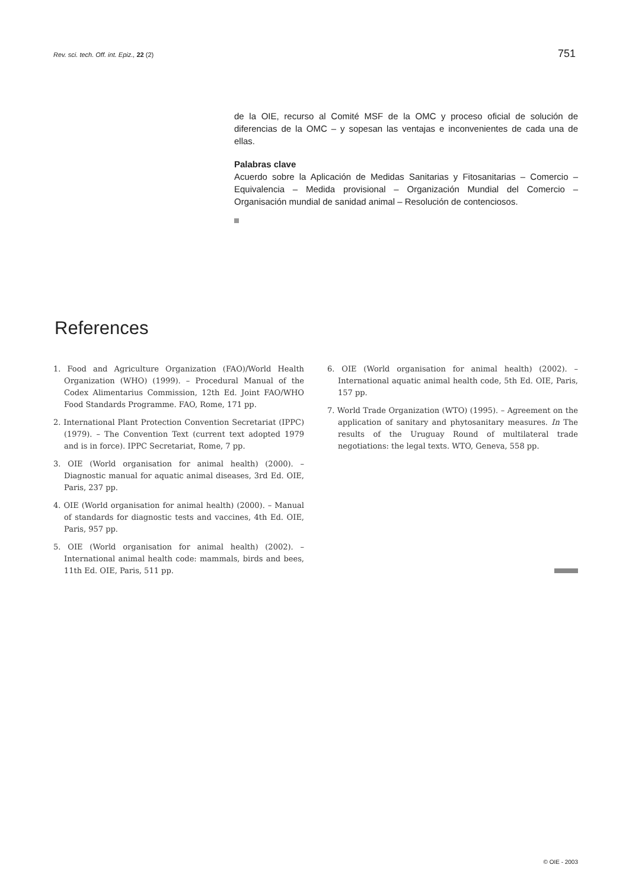Rev. sci. tech. Off. int. Epiz., 22 (2) 751
de la OIE, recurso al Comité MSF de la OMC y proceso oficial de solución de diferencias de la OMC – y sopesan las ventajas e inconvenientes de cada una de ellas.
Palabras clave
Acuerdo sobre la Aplicación de Medidas Sanitarias y Fitosanitarias – Comercio – Equivalencia – Medida provisional – Organización Mundial del Comercio – Organisación mundial de sanidad animal – Resolución de contenciosos.
References
1. Food and Agriculture Organization (FAO)/World Health Organization (WHO) (1999). – Procedural Manual of the Codex Alimentarius Commission, 12th Ed. Joint FAO/WHO Food Standards Programme. FAO, Rome, 171 pp.
2. International Plant Protection Convention Secretariat (IPPC) (1979). – The Convention Text (current text adopted 1979 and is in force). IPPC Secretariat, Rome, 7 pp.
3. OIE (World organisation for animal health) (2000). – Diagnostic manual for aquatic animal diseases, 3rd Ed. OIE, Paris, 237 pp.
4. OIE (World organisation for animal health) (2000). – Manual of standards for diagnostic tests and vaccines, 4th Ed. OIE, Paris, 957 pp.
5. OIE (World organisation for animal health) (2002). – International animal health code: mammals, birds and bees, 11th Ed. OIE, Paris, 511 pp.
6. OIE (World organisation for animal health) (2002). – International aquatic animal health code, 5th Ed. OIE, Paris, 157 pp.
7. World Trade Organization (WTO) (1995). – Agreement on the application of sanitary and phytosanitary measures. In The results of the Uruguay Round of multilateral trade negotiations: the legal texts. WTO, Geneva, 558 pp.
© OIE - 2003